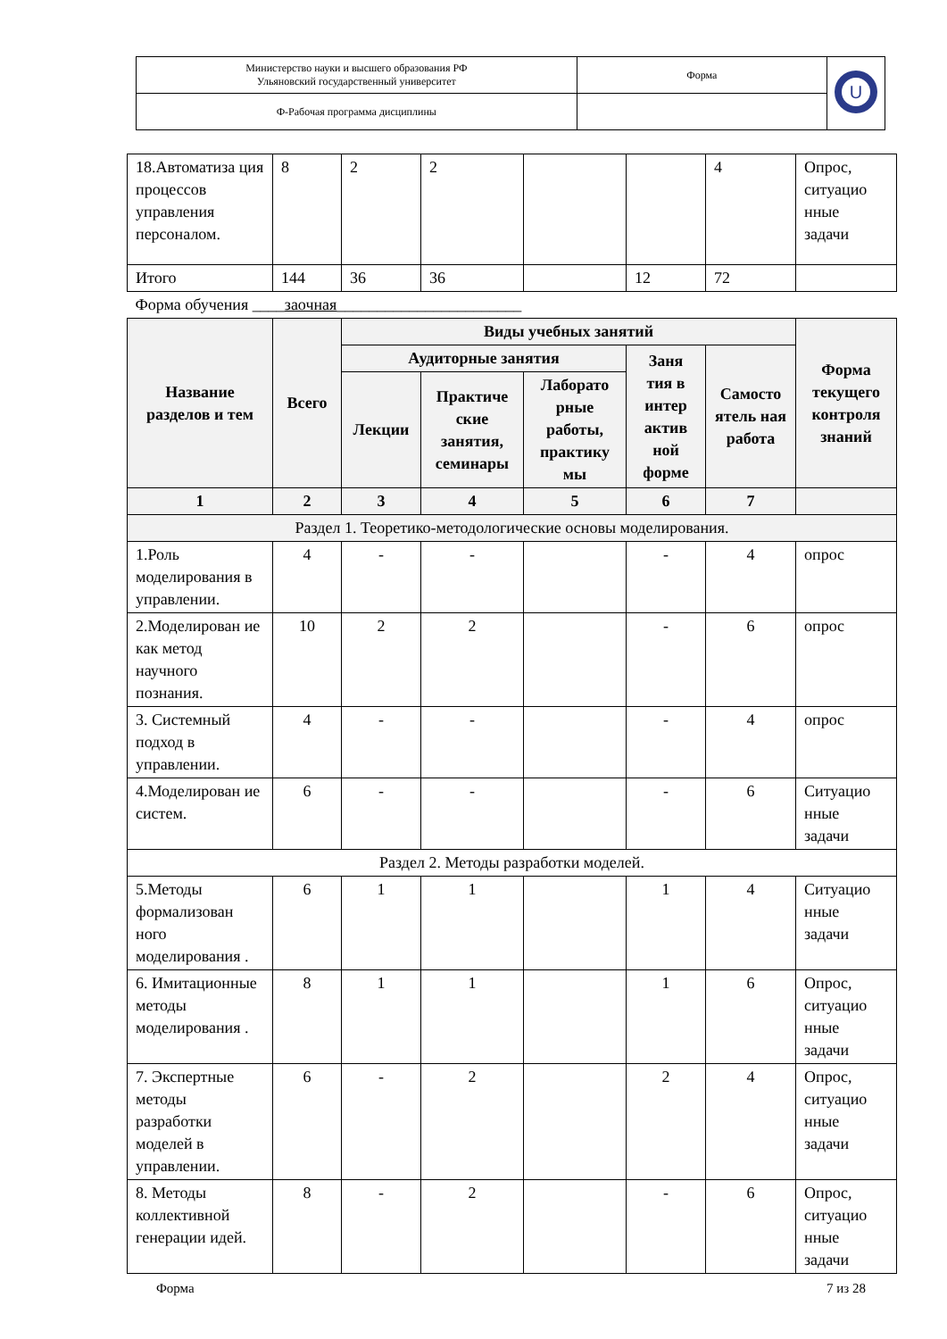| Министерство науки и высшего образования РФ Ульяновский государственный университет | Форма | U |
| Ф-Рабочая программа дисциплины | | |
| 18.Автоматиза ция процессов управления персоналом. | 8 | 2 | 2 | | | 4 | Опрос, ситуацио нные задачи |
| Итого | 144 | 36 | 36 | | 12 | 72 | |
| Форма обучения ____ заочная _______________________ | | | | | | | |
| Название разделов и тем | Всего | Виды учебных занятий | | | | | Форма текущего контроля знаний |
| | | Аудиторные занятия | | | Заня тия в интер актив ной форме | Самосто ятель ная работа | |
| | | Лекции | Практиче ские занятия, семинары | Лаборато рные работы, практику мы | | | |
| 1 | 2 | 3 | 4 | 5 | 6 | 7 | |
| Раздел 1. Теоретико-методологические основы моделирования. | | | | | | | |
| 1.Роль моделирования в управлении. | 4 | - | - | | - | 4 | опрос |
| 2.Моделирован ие как метод научного познания. | 10 | 2 | 2 | | - | 6 | опрос |
| 3. Системный подход в управлении. | 4 | - | - | | - | 4 | опрос |
| 4.Моделирован ие систем. | 6 | - | - | | - | 6 | Ситуацио нные задачи |
| Раздел 2. Методы разработки моделей. | | | | | | | |
| 5.Методы формализован ного моделирования . | 6 | 1 | 1 | | 1 | 4 | Ситуацио нные задачи |
| 6. Имитационные методы моделирования . | 8 | 1 | 1 | | 1 | 6 | Опрос, ситуацио нные задачи |
| 7. Экспертные методы разработки моделей в управлении. | 6 | - | 2 | | 2 | 4 | Опрос, ситуацио нные задачи |
| 8. Методы коллективной генерации идей. | 8 | - | 2 | | - | 6 | Опрос, ситуацио нные задачи |
Форма 7 из 28